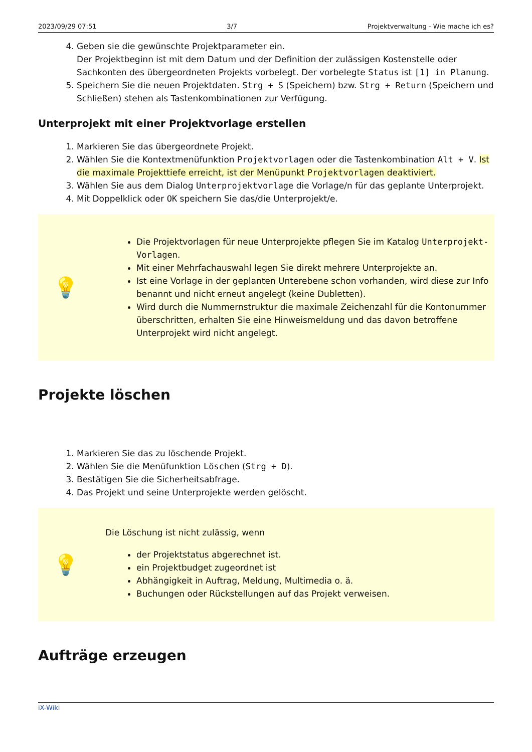2023/09/29 07:51 3/7 Projektverwaltung - Wie mache ich es?
4. Geben sie die gewünschte Projektparameter ein.
Der Projektbeginn ist mit dem Datum und der Definition der zulässigen Kostenstelle oder Sachkonten des übergeordneten Projekts vorbelegt. Der vorbelegte Status ist [1] in Planung.
5. Speichern Sie die neuen Projektdaten. Strg + S (Speichern) bzw. Strg + Return (Speichern und Schließen) stehen als Tastenkombinationen zur Verfügung.
Unterprojekt mit einer Projektvorlage erstellen
1. Markieren Sie das übergeordnete Projekt.
2. Wählen Sie die Kontextmenüfunktion Projektvorlagen oder die Tastenkombination Alt + V. Ist die maximale Projekttiefe erreicht, ist der Menüpunkt Projektvorlagen deaktiviert.
3. Wählen Sie aus dem Dialog Unterprojektvorlage die Vorlage/n für das geplante Unterprojekt.
4. Mit Doppelklick oder OK speichern Sie das/die Unterprojekt/e.
💡
Die Projektvorlagen für neue Unterprojekte pflegen Sie im Katalog Unterprojekt-Vorlagen.
Mit einer Mehrfachauswahl legen Sie direkt mehrere Unterprojekte an.
Ist eine Vorlage in der geplanten Unterebene schon vorhanden, wird diese zur Info benannt und nicht erneut angelegt (keine Dubletten).
Wird durch die Nummernstruktur die maximale Zeichenzahl für die Kontonummer überschritten, erhalten Sie eine Hinweismeldung und das davon betroffene Unterprojekt wird nicht angelegt.
Projekte löschen
1. Markieren Sie das zu löschende Projekt.
2. Wählen Sie die Menüfunktion Löschen (Strg + D).
3. Bestätigen Sie die Sicherheitsabfrage.
4. Das Projekt und seine Unterprojekte werden gelöscht.
💡
Die Löschung ist nicht zulässig, wenn
der Projektstatus abgerechnet ist.
ein Projektbudget zugeordnet ist
Abhängigkeit in Auftrag, Meldung, Multimedia o. ä.
Buchungen oder Rückstellungen auf das Projekt verweisen.
Aufträge erzeugen
iX-Wiki